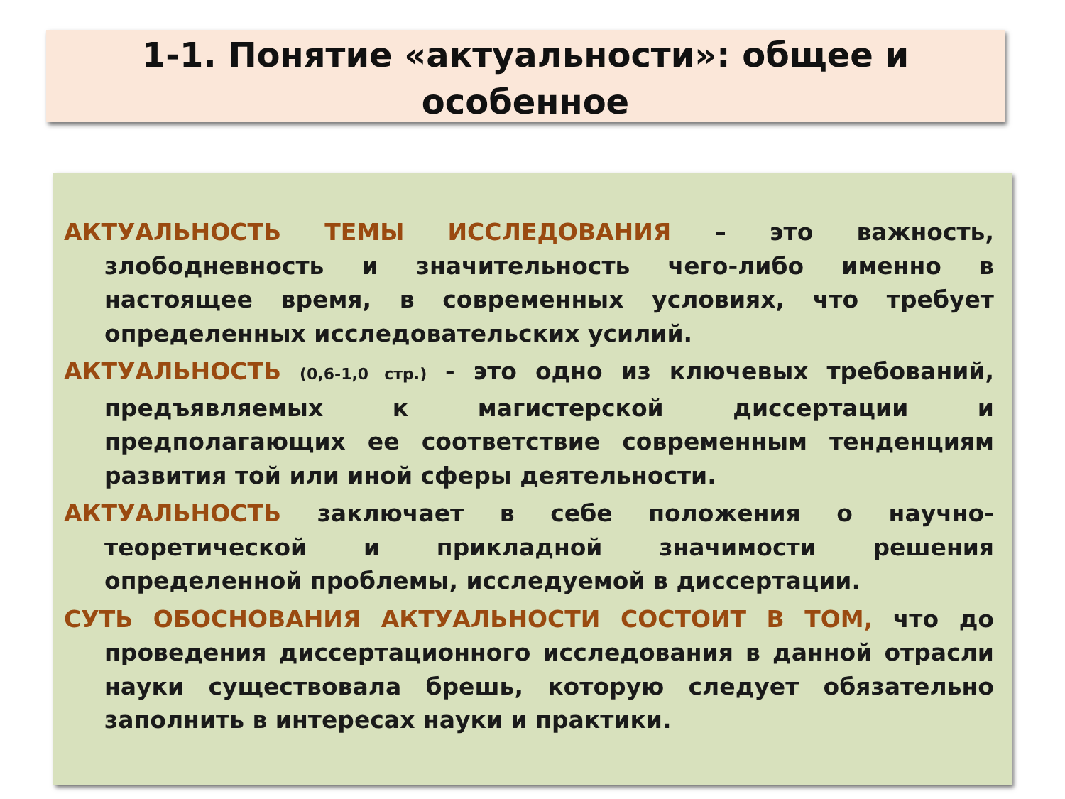1-1. Понятие «актуальности»: общее и
особенное
АКТУАЛЬНОСТЬ ТЕМЫ ИССЛЕДОВАНИЯ – это важность, злободневность и значительность чего-либо именно в настоящее время, в современных условиях, что требует определенных исследовательских усилий.
АКТУАЛЬНОСТЬ (0,6-1,0 стр.) - это одно из ключевых требований, предъявляемых к магистерской диссертации и предполагающих ее соответствие современным тенденциям развития той или иной сферы деятельности.
АКТУАЛЬНОСТЬ заключает в себе положения о научно-теоретической и прикладной значимости решения определенной проблемы, исследуемой в диссертации.
СУТЬ ОБОСНОВАНИЯ АКТУАЛЬНОСТИ СОСТОИТ В ТОМ, что до проведения диссертационного исследования в данной отрасли науки существовала брешь, которую следует обязательно заполнить в интересах науки и практики.